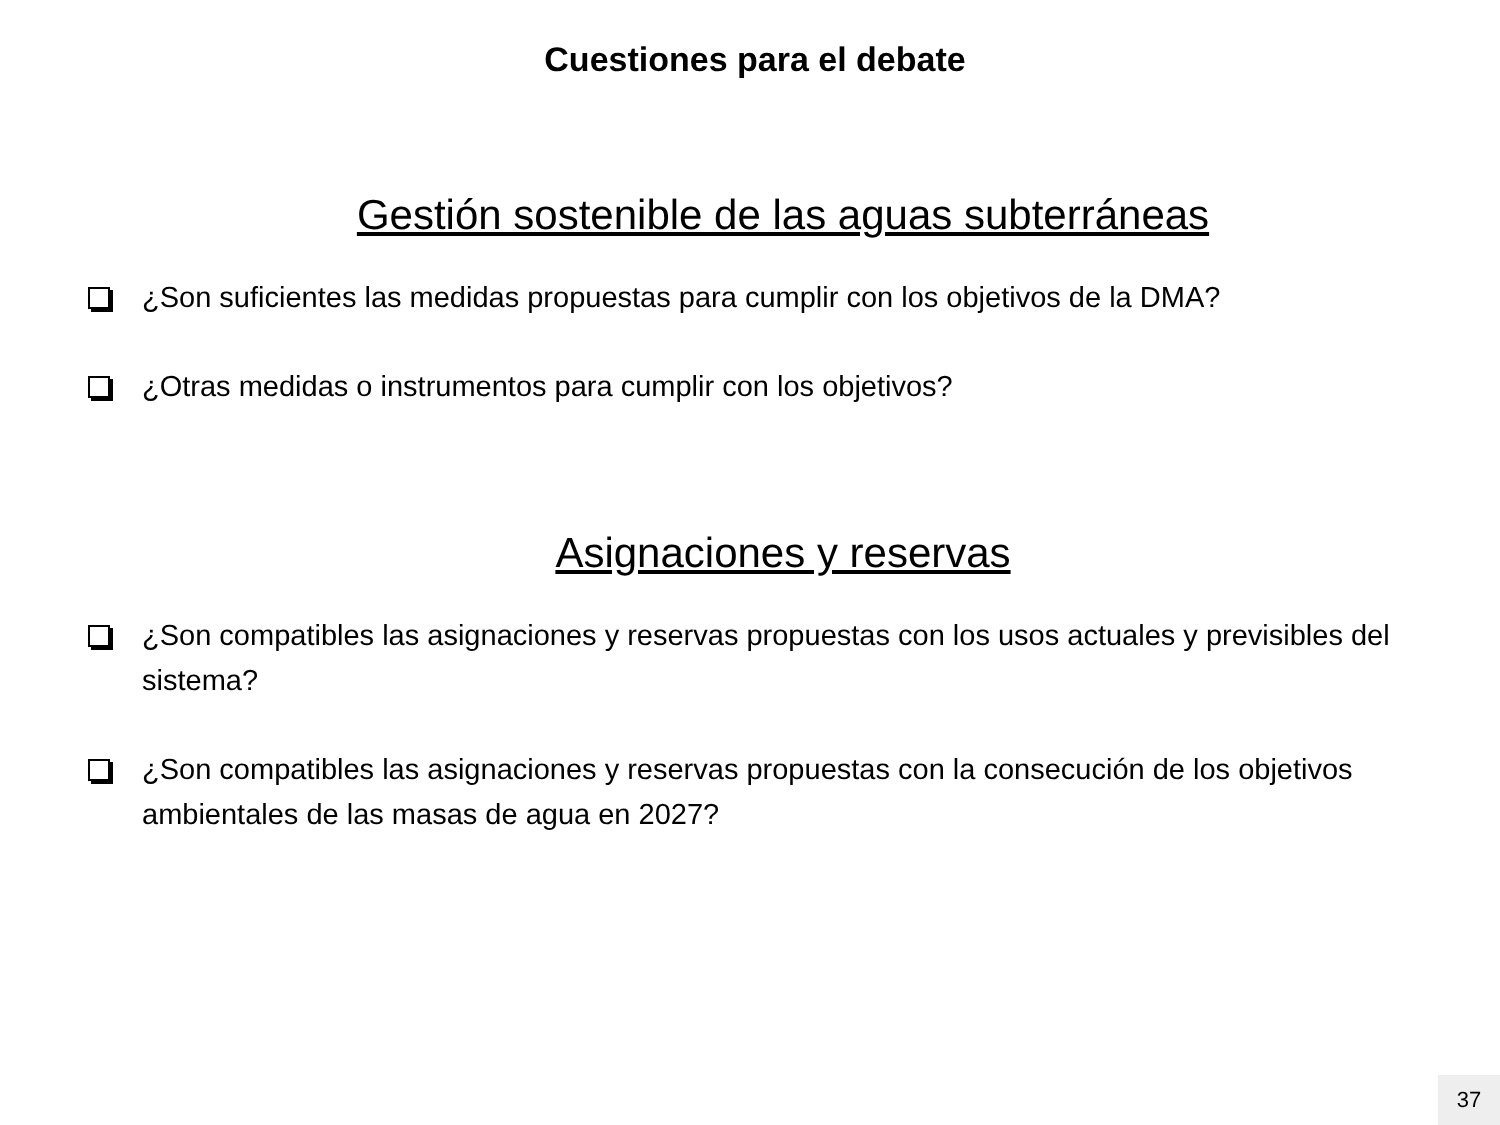Cuestiones para el debate
Gestión sostenible de las aguas subterráneas
¿Son suficientes las medidas propuestas para cumplir con los objetivos de la DMA?
¿Otras medidas o instrumentos para cumplir con los objetivos?
Asignaciones y reservas
¿Son compatibles las asignaciones y reservas propuestas con los usos actuales y previsibles del sistema?
¿Son compatibles las asignaciones y reservas propuestas con la consecución de los objetivos ambientales de las masas de agua en 2027?
37